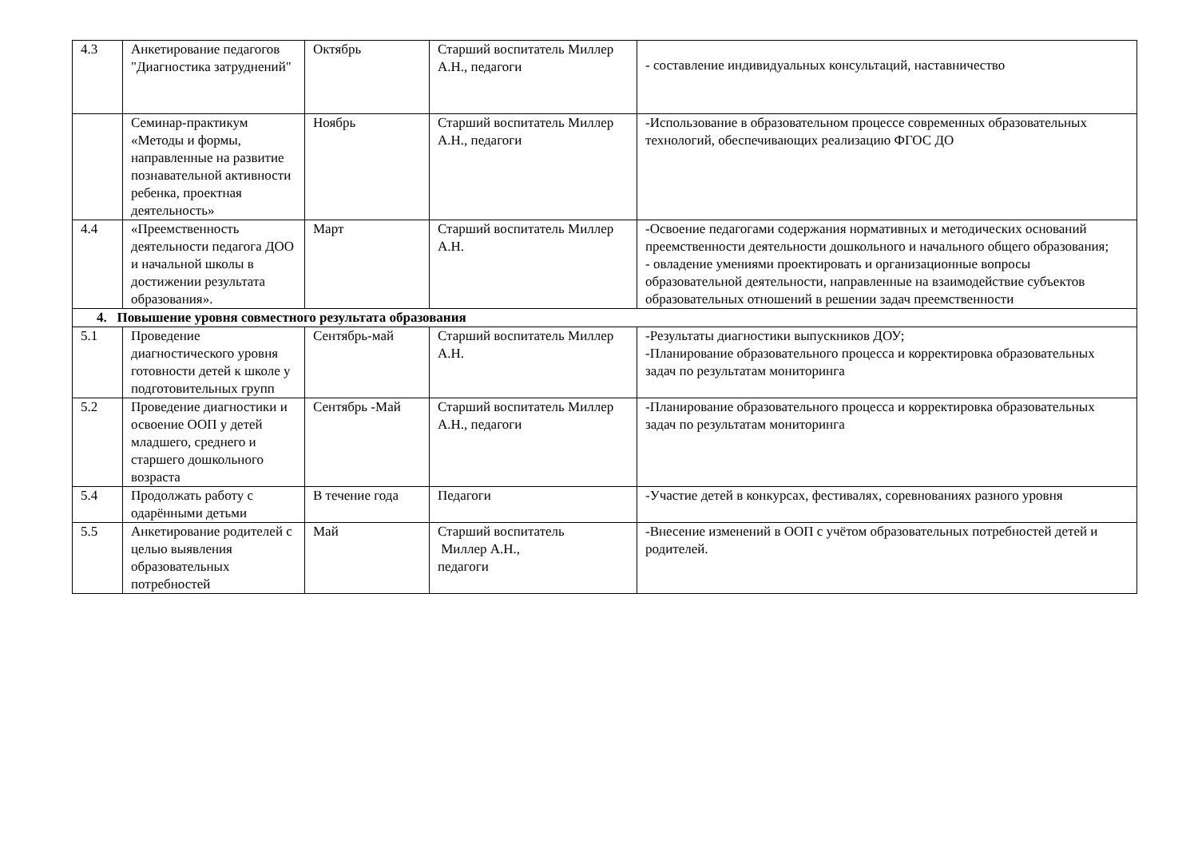| 4.3 | Анкетирование педагогов "Диагностика затруднений" | Октябрь | Старший воспитатель Миллер А.Н., педагоги | - составление индивидуальных консультаций, наставничество |
| | Семинар-практикум «Методы и формы, направленные на развитие познавательной активности ребенка, проектная деятельность» | Ноябрь | Старший воспитатель Миллер А.Н., педагоги | -Использование в образовательном процессе современных образовательных технологий, обеспечивающих реализацию ФГОС ДО |
| 4.4 | «Преемственность деятельности педагога ДОО и начальной школы в достижении результата образования». | Март | Старший воспитатель Миллер А.Н. | -Освоение педагогами содержания нормативных и методических оснований преемственности деятельности дошкольного и начального общего образования; - овладение умениями проектировать и организационные вопросы образовательной деятельности, направленные на взаимодействие субъектов образовательных отношений в решении задач преемственности |
| 4. Повышение уровня совместного результата образования | | | | |
| 5.1 | Проведение диагностического уровня готовности детей к школе у подготовительных групп | Сентябрь-май | Старший воспитатель Миллер А.Н. | -Результаты диагностики выпускников ДОУ; -Планирование образовательного процесса и корректировка образовательных задач по результатам мониторинга |
| 5.2 | Проведение диагностики и освоение ООП у детей младшего, среднего и старшего дошкольного возраста | Сентябрь -Май | Старший воспитатель Миллер А.Н., педагоги | -Планирование образовательного процесса и корректировка образовательных задач по результатам мониторинга |
| 5.4 | Продолжать работу с одарёнными детьми | В течение года | Педагоги | -Участие детей в конкурсах, фестивалях, соревнованиях разного уровня |
| 5.5 | Анкетирование родителей с целью выявления образовательных потребностей | Май | Старший воспитатель Миллер А.Н., педагоги | -Внесение изменений в ООП с учётом образовательных потребностей детей и родителей. |